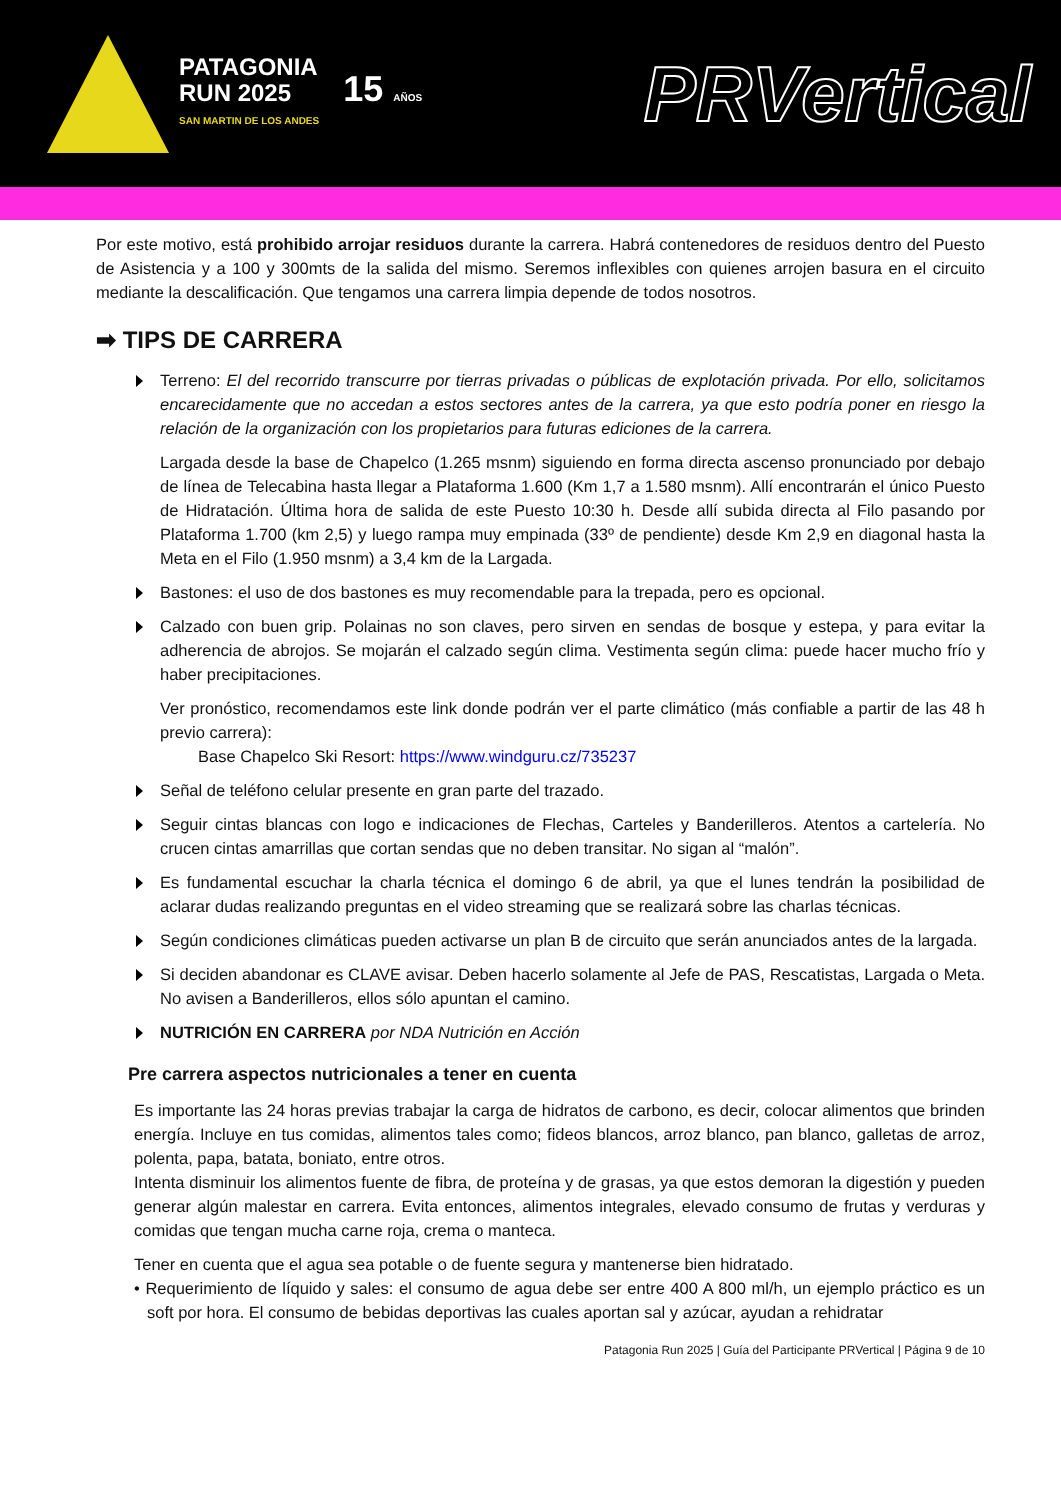PATAGONIA
RUN 2025
SAN MARTIN DE LOS ANDES
15 AÑOS
PRVertical
Por este motivo, está prohibido arrojar residuos durante la carrera. Habrá contenedores de residuos dentro del Puesto de Asistencia y a 100 y 300mts de la salida del mismo. Seremos inflexibles con quienes arrojen basura en el circuito mediante la descalificación. Que tengamos una carrera limpia depende de todos nosotros.
➡ TIPS DE CARRERA
Terreno: El del recorrido transcurre por tierras privadas o públicas de explotación privada. Por ello, solicitamos encarecidamente que no accedan a estos sectores antes de la carrera, ya que esto podría poner en riesgo la relación de la organización con los propietarios para futuras ediciones de la carrera.
Largada desde la base de Chapelco (1.265 msnm) siguiendo en forma directa ascenso pronunciado por debajo de línea de Telecabina hasta llegar a Plataforma 1.600 (Km 1,7 a 1.580 msnm). Allí encontrarán el único Puesto de Hidratación. Última hora de salida de este Puesto 10:30 h. Desde allí subida directa al Filo pasando por Plataforma 1.700 (km 2,5) y luego rampa muy empinada (33º de pendiente) desde Km 2,9 en diagonal hasta la Meta en el Filo (1.950 msnm) a 3,4 km de la Largada.
Bastones: el uso de dos bastones es muy recomendable para la trepada, pero es opcional.
Calzado con buen grip. Polainas no son claves, pero sirven en sendas de bosque y estepa, y para evitar la adherencia de abrojos. Se mojarán el calzado según clima. Vestimenta según clima: puede hacer mucho frío y haber precipitaciones.
Ver pronóstico, recomendamos este link donde podrán ver el parte climático (más confiable a partir de las 48 h previo carrera):
Base Chapelco Ski Resort: https://www.windguru.cz/735237
Señal de teléfono celular presente en gran parte del trazado.
Seguir cintas blancas con logo e indicaciones de Flechas, Carteles y Banderilleros. Atentos a cartelería. No crucen cintas amarrillas que cortan sendas que no deben transitar. No sigan al “malón”.
Es fundamental escuchar la charla técnica el domingo 6 de abril, ya que el lunes tendrán la posibilidad de aclarar dudas realizando preguntas en el video streaming que se realizará sobre las charlas técnicas.
Según condiciones climáticas pueden activarse un plan B de circuito que serán anunciados antes de la largada.
Si deciden abandonar es CLAVE avisar. Deben hacerlo solamente al Jefe de PAS, Rescatistas, Largada o Meta. No avisen a Banderilleros, ellos sólo apuntan el camino.
NUTRICIÓN EN CARRERA por NDA Nutrición en Acción
Pre carrera aspectos nutricionales a tener en cuenta
Es importante las 24 horas previas trabajar la carga de hidratos de carbono, es decir, colocar alimentos que brinden energía. Incluye en tus comidas, alimentos tales como; fideos blancos, arroz blanco, pan blanco, galletas de arroz, polenta, papa, batata, boniato, entre otros.
Intenta disminuir los alimentos fuente de fibra, de proteína y de grasas, ya que estos demoran la digestión y pueden generar algún malestar en carrera. Evita entonces, alimentos integrales, elevado consumo de frutas y verduras y comidas que tengan mucha carne roja, crema o manteca.
Tener en cuenta que el agua sea potable o de fuente segura y mantenerse bien hidratado.
• Requerimiento de líquido y sales: el consumo de agua debe ser entre 400 A 800 ml/h, un ejemplo práctico es un soft por hora. El consumo de bebidas deportivas las cuales aportan sal y azúcar, ayudan a rehidratar
Patagonia Run 2025 | Guía del Participante PRVertical | Página 9 de 10